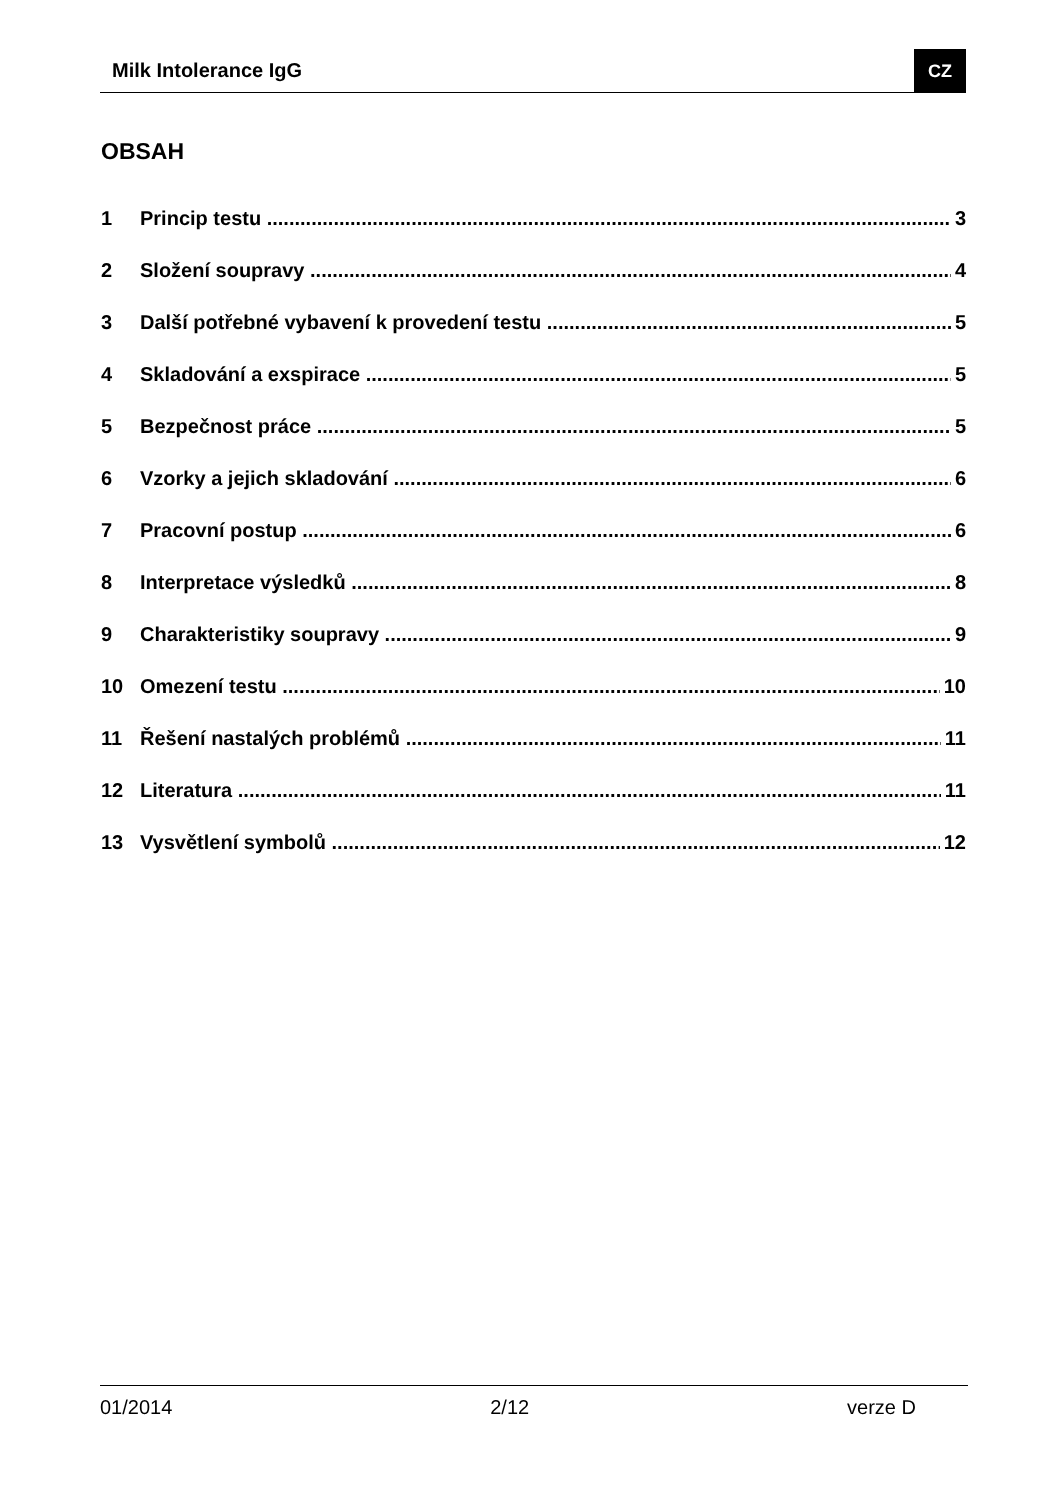Milk Intolerance IgG CZ
OBSAH
1 Princip testu 3
2 Složení soupravy 4
3 Další potřebné vybavení k provedení testu 5
4 Skladování a exspirace 5
5 Bezpečnost práce 5
6 Vzorky a jejich skladování 6
7 Pracovní postup 6
8 Interpretace výsledků 8
9 Charakteristiky soupravy 9
10 Omezení testu 10
11 Řešení nastalých problémů 11
12 Literatura 11
13 Vysvětlení symbolů 12
01/2014 2/12 verze D